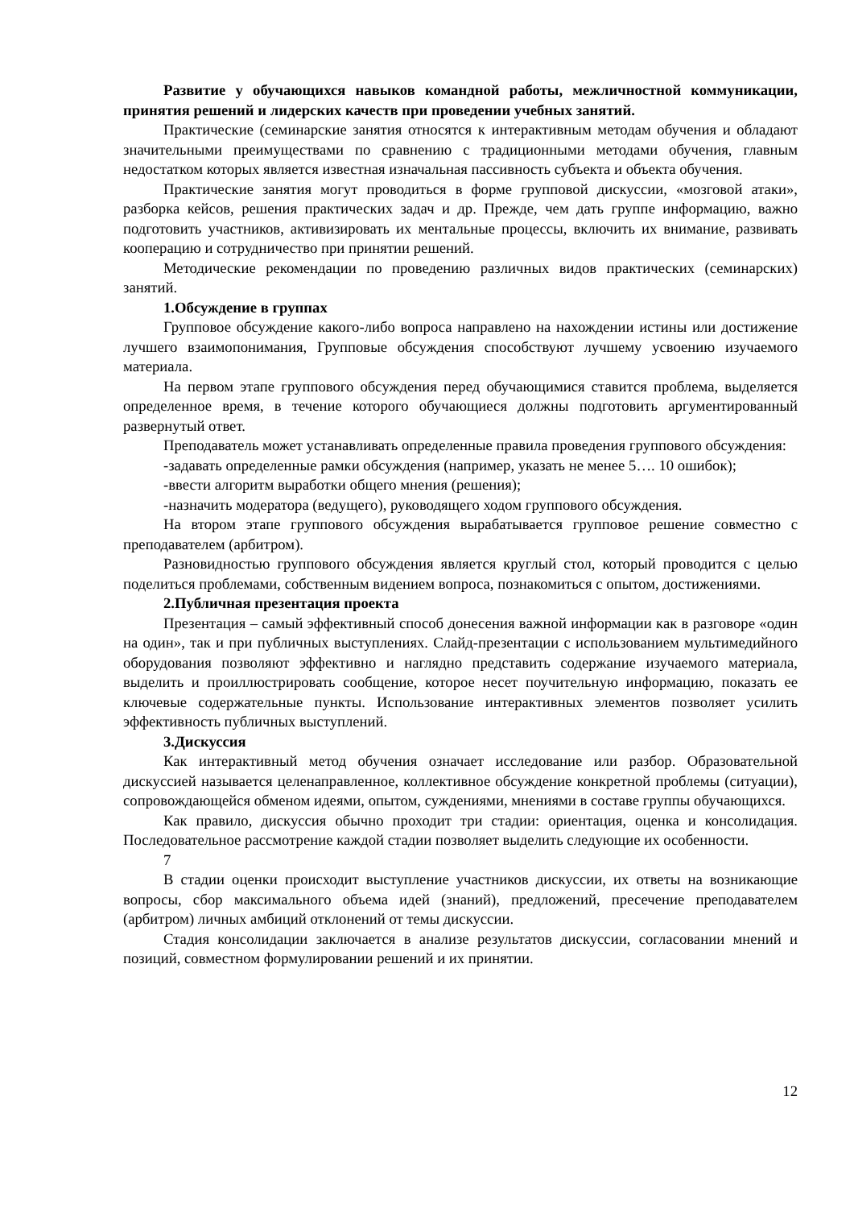Развитие у обучающихся навыков командной работы, межличностной коммуникации, принятия решений и лидерских качеств при проведении учебных занятий.
Практические (семинарские занятия относятся к интерактивным методам обучения и обладают значительными преимуществами по сравнению с традиционными методами обучения, главным недостатком которых является известная изначальная пассивность субъекта и объекта обучения.
Практические занятия могут проводиться в форме групповой дискуссии, «мозговой атаки», разборка кейсов, решения практических задач и др. Прежде, чем дать группе информацию, важно подготовить участников, активизировать их ментальные процессы, включить их внимание, развивать кооперацию и сотрудничество при принятии решений.
Методические рекомендации по проведению различных видов практических (семинарских) занятий.
1.Обсуждение в группах
Групповое обсуждение какого-либо вопроса направлено на нахождении истины или достижение лучшего взаимопонимания, Групповые обсуждения способствуют лучшему усвоению изучаемого материала.
На первом этапе группового обсуждения перед обучающимися ставится проблема, выделяется определенное время, в течение которого обучающиеся должны подготовить аргументированный развернутый ответ.
Преподаватель может устанавливать определенные правила проведения группового обсуждения:
-задавать определенные рамки обсуждения (например, указать не менее 5…. 10 ошибок);
-ввести алгоритм выработки общего мнения (решения);
-назначить модератора (ведущего), руководящего ходом группового обсуждения.
На втором этапе группового обсуждения вырабатывается групповое решение совместно с преподавателем (арбитром).
Разновидностью группового обсуждения является круглый стол, который проводится с целью поделиться проблемами, собственным видением вопроса, познакомиться с опытом, достижениями.
2.Публичная презентация проекта
Презентация – самый эффективный способ донесения важной информации как в разговоре «один на один», так и при публичных выступлениях. Слайд-презентации с использованием мультимедийного оборудования позволяют эффективно и наглядно представить содержание изучаемого материала, выделить и проиллюстрировать сообщение, которое несет поучительную информацию, показать ее ключевые содержательные пункты. Использование интерактивных элементов позволяет усилить эффективность публичных выступлений.
3.Дискуссия
Как интерактивный метод обучения означает исследование или разбор. Образовательной дискуссией называется целенаправленное, коллективное обсуждение конкретной проблемы (ситуации), сопровождающейся обменом идеями, опытом, суждениями, мнениями в составе группы обучающихся.
Как правило, дискуссия обычно проходит три стадии: ориентация, оценка и консолидация. Последовательное рассмотрение каждой стадии позволяет выделить следующие их особенности.
7
В стадии оценки происходит выступление участников дискуссии, их ответы на возникающие вопросы, сбор максимального объема идей (знаний), предложений, пресечение преподавателем (арбитром) личных амбиций отклонений от темы дискуссии.
Стадия консолидации заключается в анализе результатов дискуссии, согласовании мнений и позиций, совместном формулировании решений и их принятии.
12